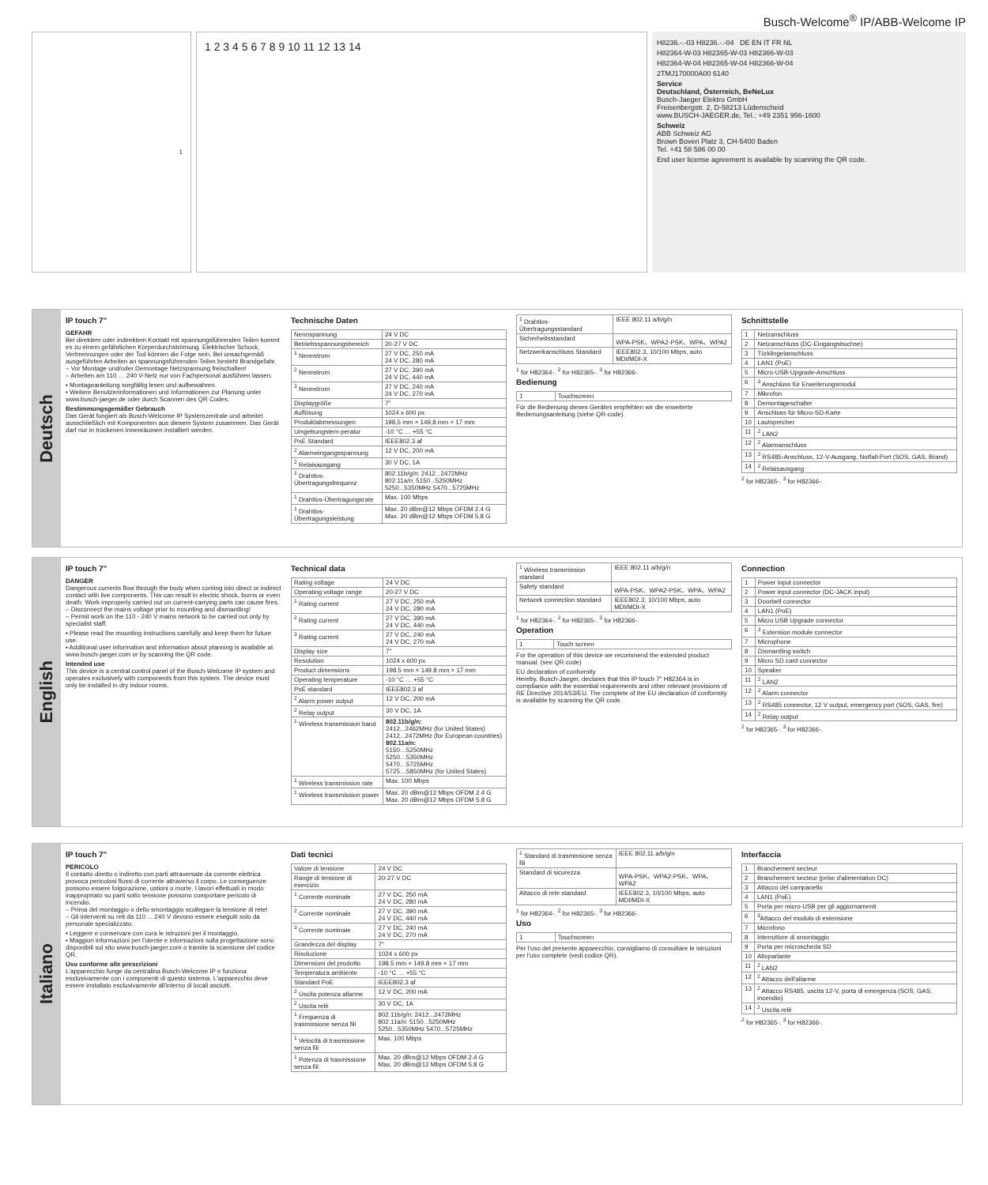Busch-Welcome<sup>®</sup> IP/ABB-Welcome IP
1
1 2 3 4 5 6 7 8 9 10 11 12 13 14
H8236.-.-03 H8236.-.-04 DE EN IT FR NL
H82364-W-03 H82365-W-03 H82366-W-03
H82364-W-04 H82365-W-04 H82366-W-04
2TMJ170000A00 6140
Service
Deutschland, Österreich, BeNeLux
Busch-Jaeger Elektro GmbH
Freisenbergstr. 2, D-58213 Lüdenscheid
www.BUSCH-JAEGER.de, Tel.: +49 2351 956-1600
Schweiz
ABB Schweiz AG
Brown Boveri Platz 3, CH-5400 Baden
Tel. +41 58 586 00 00
End user license agreement is available by scanning the QR code.
Deutsch
IP touch 7"
GEFAHR
Bei direktem oder indirektem Kontakt mit spannungsführenden Teilen kommt es zu einem gefährlichen Körperdurchströmung. Elektrischer Schock, Verbrennungen oder der Tod können die Folge sein. Bei unsachgemäß ausgeführten Arbeiten an spannungsführenden Teilen besteht Brandgefahr.
– Vor Montage und/oder Demontage Netzspannung freischalten!
– Arbeiten am 110 … 240 V-Netz nur von Fachpersonal ausführen lassen.
▪ Montageanleitung sorgfältig lesen und aufbewahren.
▪ Weitere Benutzerinformationen und Informationen zur Planung unter www.busch-jaeger.de oder durch Scannen des QR Codes.
Bestimmungsgemäßer Gebrauch
Das Gerät fungiert als Busch-Welcome IP Systemzentrale und arbeitet ausschließlich mit Komponenten aus diesem System zusammen. Das Gerät darf nur in trockenen Innenräumen installiert werden.
Technische Daten
| Nennspannung | 24 V DC |
| Betriebsspannungsbereich | 20-27 V DC |
| <sup>1</sup> Nennstrom | 27 V DC, 250 mA 24 V DC, 280 mA |
| <sup>2</sup> Nennstrom | 27 V DC, 390 mA 24 V DC, 440 mA |
| <sup>3</sup> Nennstrom | 27 V DC, 240 mA 24 V DC, 270 mA |
| Displaygröße | 7" |
| Auflösung | 1024 x 600 px |
| Produktabmessungen | 198,5 mm × 149,8 mm × 17 mm |
| Umgebungstem-peratur | -10 °C … +55 °C |
| PoE Standard | IEEE802.3 af |
| <sup>2</sup> Alarmeingangsspannung | 12 V DC, 200 mA |
| <sup>2</sup> Relaisausgang | 30 V DC, 1A |
| <sup>1</sup> Drahtlos-Übertragungsfrequenz | 802.11b/g/n: 2412...2472MHz 802.11a/n: 5150...5250MHz 5250...5350MHz 5470...5725MHz |
| <sup>1</sup> Drahtlos-Übertragungsrate | Max. 100 Mbps |
| <sup>1</sup> Drahtlos-Übertragungsleistung | Max. 20 dBm@12 Mbps OFDM 2.4 G Max. 20 dBm@12 Mbps OFDM 5.8 G |
| <sup>1</sup> Drahtlos-Übertragungsstandard | IEEE 802.11 a/b/g/n |
| Sicherheitsstandard | WPA-PSK、WPA2-PSK、WPA、WPA2 |
| Netzwerkanschluss Standard | IEEE802.3, 10/100 Mbps, auto MDI/MDI-X |
<sup>1</sup> for H82364-. <sup>2</sup> for H82365-. <sup>3</sup> for H82366-.
Bedienung
| 1 | Touchscreen |
Für die Bedienung dieses Gerätes empfehlen wir die erweiterte Bedienungsanleitung (siehe QR-code).
Schnittstelle
| 1 | Netzanschluss |
| 2 | Netzanschluss (DC-Eingangsbuchse) |
| 3 | Türklingelanschluss |
| 4 | LAN1 (PoE) |
| 5 | Micro-USB-Upgrade-Anschluss |
| 6 | <sup>3</sup> Anschluss für Erweiterungsmodul |
| 7 | Mikrofon |
| 8 | Demontageschalter |
| 9 | Anschluss für Micro-SD-Karte |
| 10 | Lautsprecher |
| 11 | <sup>2</sup> LAN2 |
| 12 | <sup>2</sup> Alarmanschluss |
| 13 | <sup>2</sup> RS485-Anschluss, 12-V-Ausgang, Notfall-Port (SOS, GAS, Brand) |
| 14 | <sup>2</sup> Relaisausgang |
<sup>2</sup> for H82365-. <sup>3</sup> for H82366-.
English
IP touch 7"
DANGER
Dangerous currents flow through the body when coming into direct or indirect contact with live components. This can result in electric shock, burns or even death. Work improperly carried out on current-carrying parts can cause fires.
– Disconnect the mains voltage prior to mounting and dismantling!
– Permit work on the 110 - 240 V mains network to be carried out only by specialist staff.
▪ Please read the mounting instructions carefully and keep them for future use.
▪ Additional user information and information about planning is available at www.busch-jaeger.com or by scanning the QR code.
Intended use
This device is a central control panel of the Busch-Welcome IP system and operates exclusively with components from this system. The device must only be installed in dry indoor rooms.
Technical data
| Rating voltage | 24 V DC |
| Operating voltage range | 20-27 V DC |
| <sup>1</sup> Rating current | 27 V DC, 250 mA 24 V DC, 280 mA |
| <sup>2</sup> Rating current | 27 V DC, 390 mA 24 V DC, 440 mA |
| <sup>3</sup> Rating current | 27 V DC, 240 mA 24 V DC, 270 mA |
| Display size | 7" |
| Resolution | 1024 x 600 px |
| Product dimensions | 198.5 mm × 149.8 mm × 17 mm |
| Operating temperature | -10 °C … +55 °C |
| PoE standard | IEEE802.3 af |
| <sup>2</sup> Alarm power output | 12 V DC, 200 mA |
| <sup>2</sup> Relay output | 30 V DC, 1A |
| <sup>1</sup> Wireless transmission band | 802.11b/g/n: 2412...2462MHz (for United States) 2412...2472MHz (for European countries) 802.11a/n: 5150…5250MHz 5250…5350MHz 5470…5725MHz 5725…5850MHz (for United States) |
| <sup>1</sup> Wireless transmission rate | Max. 100 Mbps |
| <sup>1</sup> Wireless transmission power | Max. 20 dBm@12 Mbps OFDM 2.4 G Max. 20 dBm@12 Mbps OFDM 5.8 G |
| <sup>1</sup> Wireless transmission standard | IEEE 802.11 a/b/g/n |
| Safety standard | WPA-PSK、WPA2-PSK、WPA、WPA2 |
| Network connection standard | IEEE802.3, 10/100 Mbps, auto MDI/MDI-X |
<sup>1</sup> for H82364-. <sup>2</sup> for H82365-. <sup>3</sup> for H82366-.
Operation
| 1 | Touch screen |
For the operation of this device we recommend the extended product manual. (see QR code)
EU declaration of conformity
Hereby, Busch-Jaeger, declares that this IP touch 7" H82364 is in compliance with the essential requirements and other relevant provisions of RE Directive 2014/53/EU. The complete of the EU declaration of conformity is available by scanning the QR code.
Connection
| 1 | Power input connector |
| 2 | Power input connector (DC-JACK input) |
| 3 | Doorbell connector |
| 4 | LAN1 (PoE) |
| 5 | Micro USB Upgrade connector |
| 6 | <sup>3</sup> Extension module connector |
| 7 | Microphone |
| 8 | Dismantling switch |
| 9 | Micro SD card connector |
| 10 | Speaker |
| 11 | <sup>2</sup> LAN2 |
| 12 | <sup>2</sup> Alarm connector |
| 13 | <sup>2</sup> RS485 connector, 12 V output, emergency port (SOS, GAS, fire) |
| 14 | <sup>2</sup> Relay output |
<sup>2</sup> for H82365-. <sup>3</sup> for H82366-.
Italiano
IP touch 7"
PERICOLO
Il contatto diretto o indiretto con parti attraversate da corrente elettrica provoca pericolosi flussi di corrente attraverso il corpo. Le conseguenze possono essere folgorazione, ustioni o morte. I lavori effettuati in modo inappropriato su parti sotto tensione possono comportare pericolo di incendio.
– Prima del montaggio o dello smontaggio scollegare la tensione di rete!
– Gli interventi su reti da 110 ... 240 V devono essere eseguiti solo da personale specializzato.
▪ Leggere e conservare con cura le istruzioni per il montaggio.
▪ Maggiori informazioni per l'utente e informazioni sulla progettazione sono disponibili sul sito www.busch-jaeger.com o tramite la scansione del codice QR.
Uso conforme alle prescrizioni
L'apparecchio funge da centralina Busch-Welcome IP e funziona esclusivamente con i componenti di questo sistema. L'apparecchio deve essere installato esclusivamente all'interno di locali asciutti.
Dati tecnici
| Valore di tensione | 24 V DC |
| Range di tensione di esercizio | 20-27 V DC |
| <sup>1</sup> Corrente nominale | 27 V DC, 250 mA 24 V DC, 280 mA |
| <sup>2</sup> Corrente nominale | 27 V DC, 390 mA 24 V DC, 440 mA |
| <sup>3</sup> Corrente nominale | 27 V DC, 240 mA 24 V DC, 270 mA |
| Grandezza del display | 7" |
| Risoluzione | 1024 x 600 px |
| Dimensioni del prodotto | 198.5 mm × 149.8 mm × 17 mm |
| Temperatura ambiente | -10 °C … +55 °C |
| Standard PoE | IEEE802.3 af |
| <sup>2</sup> Uscita potenza allarme | 12 V DC, 200 mA |
| <sup>2</sup> Uscita relè | 30 V DC, 1A |
| <sup>1</sup> Frequenza di trasmissione senza fili | 802.11b/g/n: 2412...2472MHz 802.11a/n: 5150...5250MHz 5250...5350MHz 5470...5725MHz |
| <sup>1</sup> Velocità di trasmissione senza fili | Max. 100 Mbps |
| <sup>1</sup> Potenza di trasmissione senza fili | Max. 20 dBm@12 Mbps OFDM 2.4 G Max. 20 dBm@12 Mbps OFDM 5.8 G |
| <sup>1</sup> Standard di trasmissione senza fili | IEEE 802.11 a/b/g/n |
| Standard di sicurezza | WPA-PSK、WPA2-PSK、WPA、WPA2 |
| Attacco di rete standard | IEEE802.3, 10/100 Mbps, auto MDI/MDI-X |
<sup>1</sup> for H82364-. <sup>2</sup> for H82365-. <sup>3</sup> for H82366-.
Uso
| 1 | Touchscreen |
Per l'uso del presente apparecchio, consigliamo di consultare le istruzioni per l'uso complete (vedi codice QR).
Interfaccia
| 1 | Branchement secteur |
| 2 | Branchement secteur (prise d'alimentation DC) |
| 3 | Attacco del campanello |
| 4 | LAN1 (PoE) |
| 5 | Porta per micro-USB per gli aggiornamenti |
| 6 | <sup>3</sup> Attacco del modulo di estensione |
| 7 | Microfono |
| 8 | Interruttore di smontaggio |
| 9 | Porta per microscheda SD |
| 10 | Altoparlante |
| 11 | <sup>2</sup> LAN2 |
| 12 | <sup>2</sup> Attacco dell'allarme |
| 13 | <sup>2</sup> Attacco RS485, uscita 12-V, porta di emergenza (SOS, GAS, incendio) |
| 14 | <sup>2</sup> Uscita relè |
<sup>2</sup> for H82365-. <sup>3</sup> for H82366-.